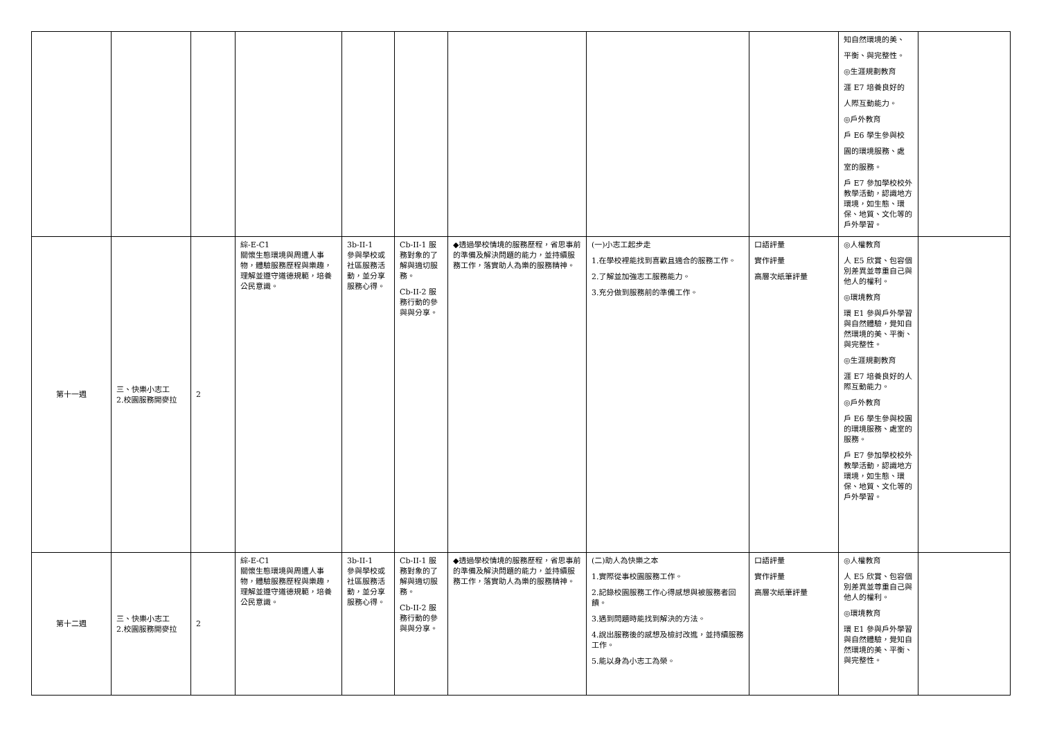| | | | | | | | | | 知自然環境的美、 平衡、與完整性。 ◎生涯規劃教育 涯 E7 培養良好的 人際互動能力。 ◎戶外教育 戶 E6 學生參與校 園的環境服務、處 室的服務。 戶 E7 參加學校校外教學活動，認識地方環境，如生態、環保、地質、文化等的戶外學習。 | |
| 第十一週 | 三、快樂小志工 2.校園服務開麥拉 | 2 | 綜-E-C1 關懷生態環境與周遭人事物，體驗服務歷程與樂趣，理解並遵守道德規範，培養公民意識。 | 3b-II-1 參與學校或社區服務活動，並分享服務心得。 | Cb-II-1 服務對象的了解與適切服務。 Cb-II-2 服務行動的參與與分享。 | ◆透過學校情境的服務歷程，省思事前的準備及解決問題的能力，並持續服務工作，落實助人為樂的服務精神。 | (一)小志工起步走 1.在學校裡能找到喜歡且適合的服務工作。 2.了解並加強志工服務能力。 3.充分做到服務前的準備工作。 | 口語評量 實作評量 高層次紙筆評量 | ◎人權教育 人 E5 欣賞、包容個別差異並尊重自己與他人的權利。 ◎環境教育 環 E1 參與戶外學習與自然體驗，覺知自然環境的美、平衡、與完整性。 ◎生涯規劃教育 涯 E7 培養良好的人際互動能力。 ◎戶外教育 戶 E6 學生參與校園的環境服務、處室的服務。 戶 E7 參加學校校外教學活動，認識地方環境，如生態、環保、地質、文化等的戶外學習。 | |
| 第十二週 | 三、快樂小志工 2.校園服務開麥拉 | 2 | 綜-E-C1 關懷生態環境與周遭人事物，體驗服務歷程與樂趣，理解並遵守道德規範，培養公民意識。 | 3b-II-1 參與學校或社區服務活動，並分享服務心得。 | Cb-II-1 服務對象的了解與適切服務。 Cb-II-2 服務行動的參與與分享。 | ◆透過學校情境的服務歷程，省思事前的準備及解決問題的能力，並持續服務工作，落實助人為樂的服務精神。 | (二)助人為快樂之本 1.實際從事校園服務工作。 2.記錄校園服務工作心得感想與被服務者回饋。 3.遇到問題時能找到解決的方法。 4.說出服務後的感想及檢討改進，並持續服務工作。 5.能以身為小志工為榮。 | 口語評量 實作評量 高層次紙筆評量 | ◎人權教育 人 E5 欣賞、包容個別差異並尊重自己與他人的權利。 ◎環境教育 環 E1 參與戶外學習與自然體驗，覺知自然環境的美、平衡、與完整性。 | |